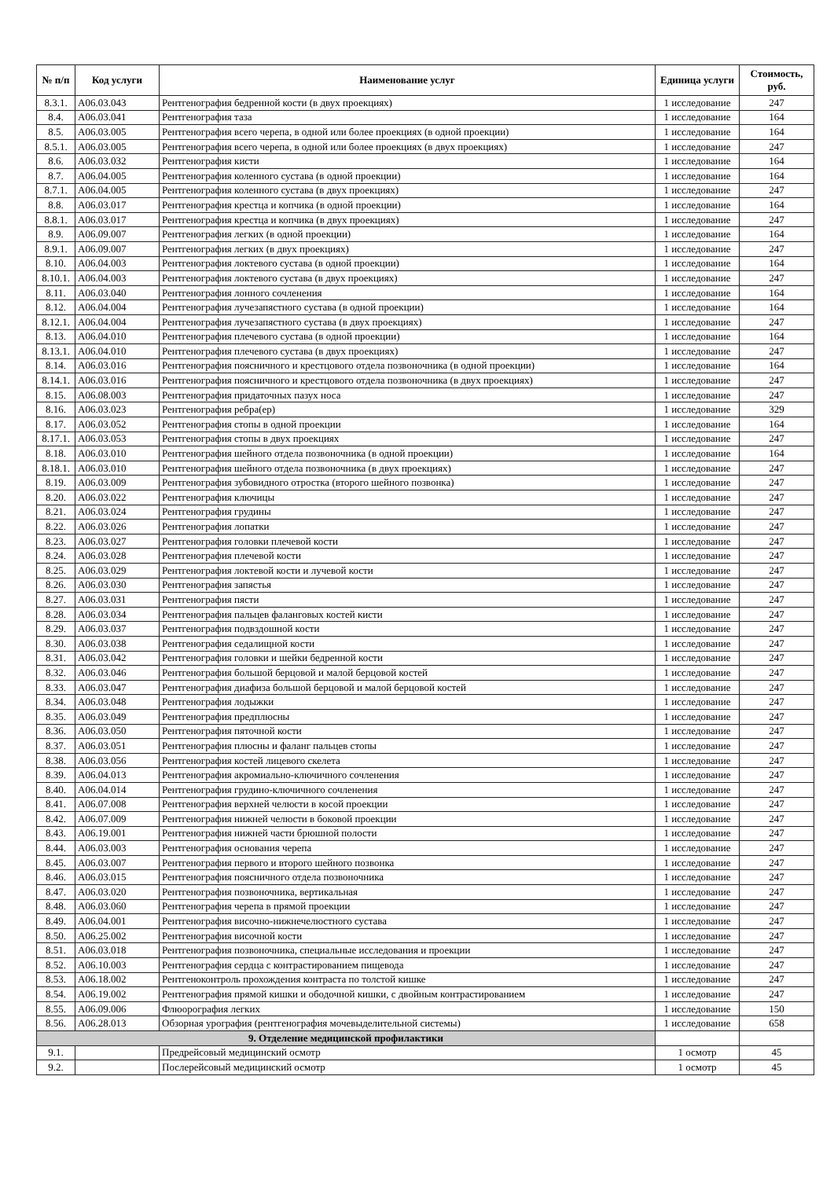| № п/п | Код услуги | Наименование услуг | Единица услуги | Стоимость, руб. |
| --- | --- | --- | --- | --- |
| 8.3.1. | A06.03.043 | Рентгенография бедренной кости (в двух проекциях) | 1 исследование | 247 |
| 8.4. | A06.03.041 | Рентгенография таза | 1 исследование | 164 |
| 8.5. | A06.03.005 | Рентгенография всего черепа, в одной или более проекциях (в одной проекции) | 1 исследование | 164 |
| 8.5.1. | A06.03.005 | Рентгенография всего черепа, в одной или более проекциях (в двух проекциях) | 1 исследование | 247 |
| 8.6. | A06.03.032 | Рентгенография кисти | 1 исследование | 164 |
| 8.7. | A06.04.005 | Рентгенография коленного сустава (в одной проекции) | 1 исследование | 164 |
| 8.7.1. | A06.04.005 | Рентгенография коленного сустава (в двух проекциях) | 1 исследование | 247 |
| 8.8. | A06.03.017 | Рентгенография крестца и копчика (в одной проекции) | 1 исследование | 164 |
| 8.8.1. | A06.03.017 | Рентгенография крестца и копчика (в двух проекциях) | 1 исследование | 247 |
| 8.9. | A06.09.007 | Рентгенография легких (в одной проекции) | 1 исследование | 164 |
| 8.9.1. | A06.09.007 | Рентгенография легких (в двух проекциях) | 1 исследование | 247 |
| 8.10. | A06.04.003 | Рентгенография локтевого сустава (в одной проекции) | 1 исследование | 164 |
| 8.10.1. | A06.04.003 | Рентгенография локтевого сустава (в двух проекциях) | 1 исследование | 247 |
| 8.11. | A06.03.040 | Рентгенография лонного сочленения | 1 исследование | 164 |
| 8.12. | A06.04.004 | Рентгенография лучезапястного сустава (в одной проекции) | 1 исследование | 164 |
| 8.12.1. | A06.04.004 | Рентгенография лучезапястного сустава (в двух проекциях) | 1 исследование | 247 |
| 8.13. | A06.04.010 | Рентгенография плечевого сустава (в одной проекции) | 1 исследование | 164 |
| 8.13.1. | A06.04.010 | Рентгенография плечевого сустава (в двух проекциях) | 1 исследование | 247 |
| 8.14. | A06.03.016 | Рентгенография поясничного и крестцового отдела позвоночника (в одной проекции) | 1 исследование | 164 |
| 8.14.1. | A06.03.016 | Рентгенография поясничного и крестцового отдела позвоночника (в двух проекциях) | 1 исследование | 247 |
| 8.15. | A06.08.003 | Рентгенография придаточных пазух носа | 1 исследование | 247 |
| 8.16. | A06.03.023 | Рентгенография ребра(ер) | 1 исследование | 329 |
| 8.17. | A06.03.052 | Рентгенография стопы в одной проекции | 1 исследование | 164 |
| 8.17.1. | A06.03.053 | Рентгенография стопы в двух проекциях | 1 исследование | 247 |
| 8.18. | A06.03.010 | Рентгенография шейного отдела позвоночника (в одной проекции) | 1 исследование | 164 |
| 8.18.1. | A06.03.010 | Рентгенография шейного отдела позвоночника (в двух проекциях) | 1 исследование | 247 |
| 8.19. | A06.03.009 | Рентгенография зубовидного отростка (второго шейного позвонка) | 1 исследование | 247 |
| 8.20. | A06.03.022 | Рентгенография ключицы | 1 исследование | 247 |
| 8.21. | A06.03.024 | Рентгенография грудины | 1 исследование | 247 |
| 8.22. | A06.03.026 | Рентгенография лопатки | 1 исследование | 247 |
| 8.23. | A06.03.027 | Рентгенография головки плечевой кости | 1 исследование | 247 |
| 8.24. | A06.03.028 | Рентгенография плечевой кости | 1 исследование | 247 |
| 8.25. | A06.03.029 | Рентгенография локтевой кости и лучевой кости | 1 исследование | 247 |
| 8.26. | A06.03.030 | Рентгенография запястья | 1 исследование | 247 |
| 8.27. | A06.03.031 | Рентгенография пясти | 1 исследование | 247 |
| 8.28. | A06.03.034 | Рентгенография пальцев фаланговых костей кисти | 1 исследование | 247 |
| 8.29. | A06.03.037 | Рентгенография подвздошной кости | 1 исследование | 247 |
| 8.30. | A06.03.038 | Рентгенография седалищной кости | 1 исследование | 247 |
| 8.31. | A06.03.042 | Рентгенография головки и шейки бедренной кости | 1 исследование | 247 |
| 8.32. | A06.03.046 | Рентгенография большой берцовой и малой берцовой костей | 1 исследование | 247 |
| 8.33. | A06.03.047 | Рентгенография диафиза большой берцовой и малой берцовой костей | 1 исследование | 247 |
| 8.34. | A06.03.048 | Рентгенография лодыжки | 1 исследование | 247 |
| 8.35. | A06.03.049 | Рентгенография предплюсны | 1 исследование | 247 |
| 8.36. | A06.03.050 | Рентгенография пяточной кости | 1 исследование | 247 |
| 8.37. | A06.03.051 | Рентгенография плюсны и фаланг пальцев стопы | 1 исследование | 247 |
| 8.38. | A06.03.056 | Рентгенография костей лицевого скелета | 1 исследование | 247 |
| 8.39. | A06.04.013 | Рентгенография акромиально-ключичного сочленения | 1 исследование | 247 |
| 8.40. | A06.04.014 | Рентгенография грудино-ключичного сочленения | 1 исследование | 247 |
| 8.41. | A06.07.008 | Рентгенография верхней челюсти в косой проекции | 1 исследование | 247 |
| 8.42. | A06.07.009 | Рентгенография нижней челюсти в боковой проекции | 1 исследование | 247 |
| 8.43. | A06.19.001 | Рентгенография нижней части брюшной полости | 1 исследование | 247 |
| 8.44. | A06.03.003 | Рентгенография основания черепа | 1 исследование | 247 |
| 8.45. | A06.03.007 | Рентгенография первого и второго шейного позвонка | 1 исследование | 247 |
| 8.46. | A06.03.015 | Рентгенография поясничного отдела позвоночника | 1 исследование | 247 |
| 8.47. | A06.03.020 | Рентгенография позвоночника, вертикальная | 1 исследование | 247 |
| 8.48. | A06.03.060 | Рентгенография черепа в прямой проекции | 1 исследование | 247 |
| 8.49. | A06.04.001 | Рентгенография височно-нижнечелюстного сустава | 1 исследование | 247 |
| 8.50. | A06.25.002 | Рентгенография височной кости | 1 исследование | 247 |
| 8.51. | A06.03.018 | Рентгенография позвоночника, специальные исследования и проекции | 1 исследование | 247 |
| 8.52. | A06.10.003 | Рентгенография сердца с контрастированием пищевода | 1 исследование | 247 |
| 8.53. | A06.18.002 | Рентгеноконтроль прохождения контраста по толстой кишке | 1 исследование | 247 |
| 8.54. | A06.19.002 | Рентгенография прямой кишки и ободочной кишки, с двойным контрастированием | 1 исследование | 247 |
| 8.55. | A06.09.006 | Флюорография легких | 1 исследование | 150 |
| 8.56. | A06.28.013 | Обзорная урография (рентгенография мочевыделительной системы) | 1 исследование | 658 |
| 9. Отделение медицинской профилактики | | | | |
| 9.1. | | Предрейсовый медицинский осмотр | 1 осмотр | 45 |
| 9.2. | | Послерейсовый медицинский осмотр | 1 осмотр | 45 |